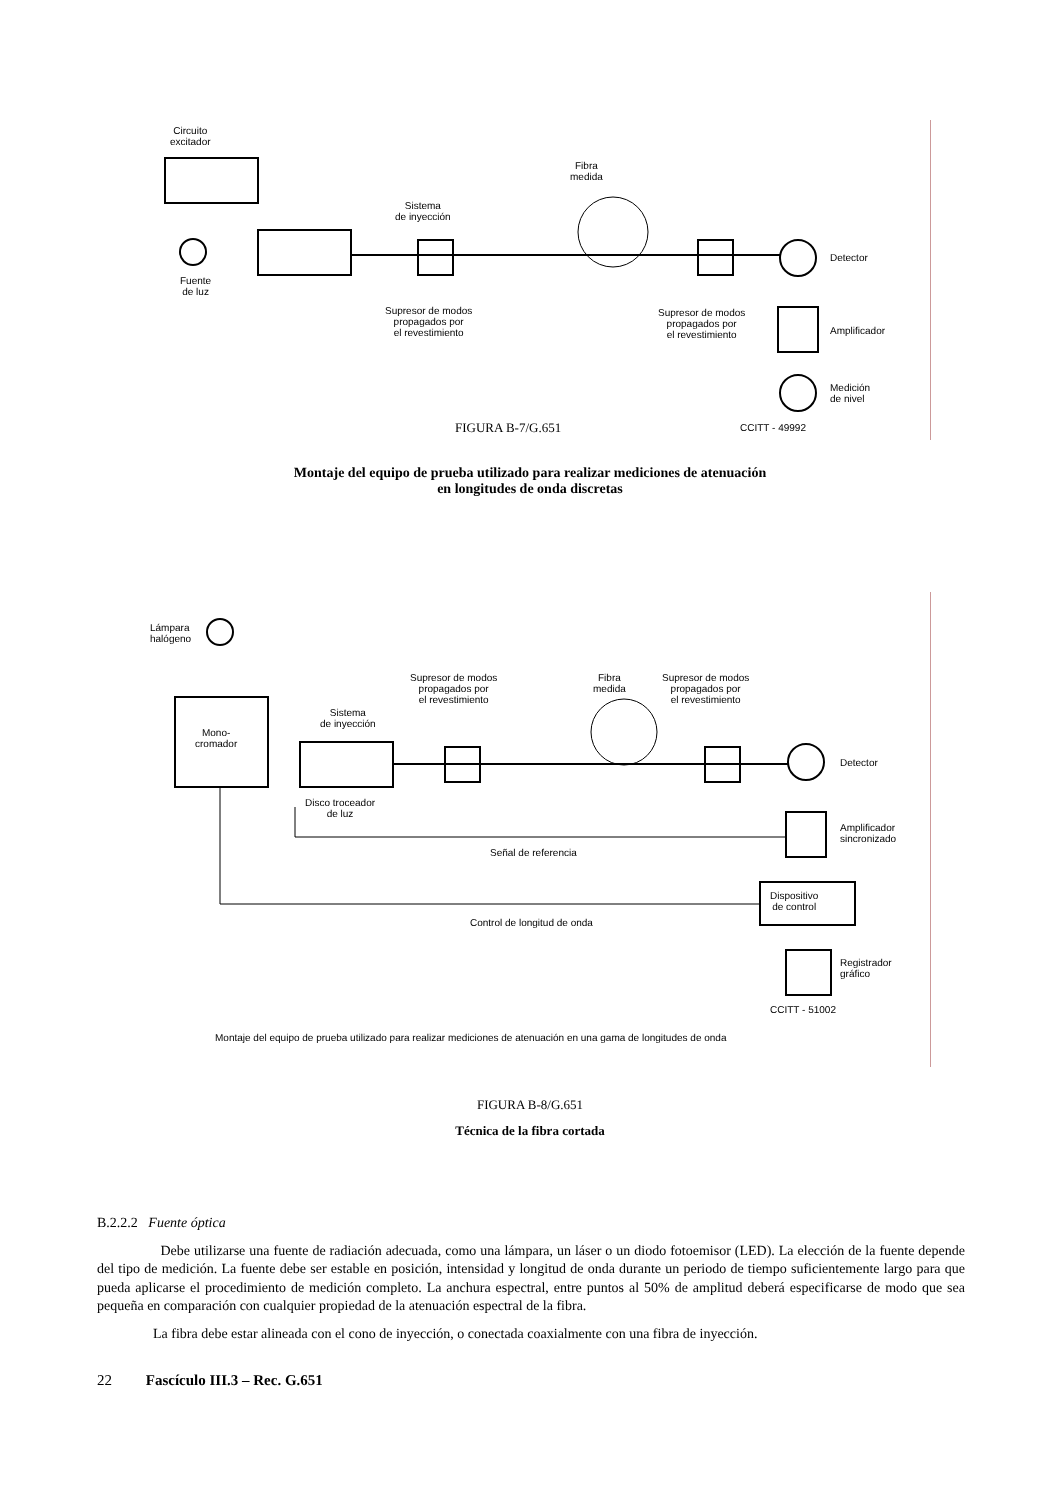Circuito
excitador
Fibra
medida
Sistema
de inyección
Fuente
de luz
Detector
Supresor de modos
propagados por
el revestimiento
Supresor de modos
propagados por
el revestimiento
Amplificador
Medición
de nivel
FIGURA B-7/G.651 CCITT - 49992
Montaje del equipo de prueba utilizado para realizar mediciones de atenuación
en longitudes de onda discretas
Lámpara
halógeno
Mono-
cromador
Sistema
de inyección
Supresor de modos
propagados por
el revestimiento
Fibra
medida
Supresor de modos
propagados por
el revestimiento
Detector
Disco troceador
de luz
Amplificador
sincronizado
Señal de referencia
Dispositivo
de control
Control de longitud de onda
Registrador
gráfico
CCITT - 51002
Montaje del equipo de prueba utilizado para realizar mediciones de atenuación en una gama de longitudes de onda
FIGURA B-8/G.651
Técnica de la fibra cortada
B.2.2.2 Fuente óptica
Debe utilizarse una fuente de radiación adecuada, como una lámpara, un láser o un diodo fotoemisor (LED). La elección de la fuente depende del tipo de medición. La fuente debe ser estable en posición, intensidad y longitud de onda durante un periodo de tiempo suficientemente largo para que pueda aplicarse el procedimiento de medición completo. La anchura espectral, entre puntos al 50% de amplitud deberá especificarse de modo que sea pequeña en comparación con cualquier propiedad de la atenuación espectral de la fibra.
La fibra debe estar alineada con el cono de inyección, o conectada coaxialmente con una fibra de inyección.
22 Fascículo III.3 – Rec. G.651